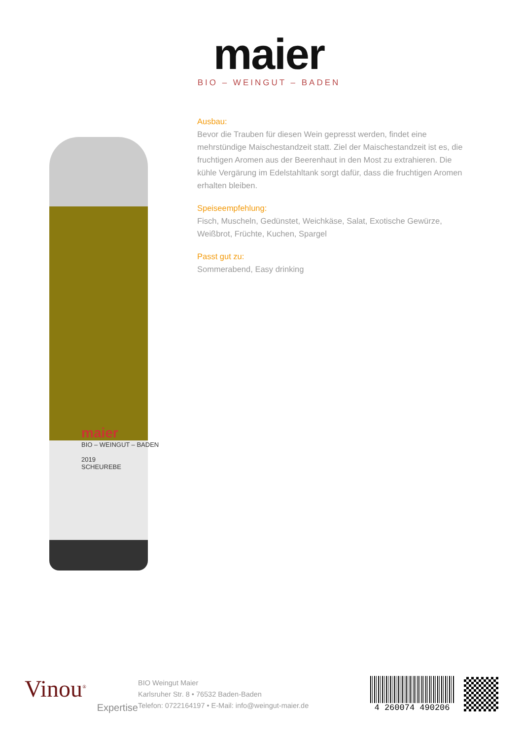maier
BIO – WEINGUT – BADEN
maier
BIO – WEINGUT – BADEN
2019
SCHEUREBE
Ausbau:
Bevor die Trauben für diesen Wein gepresst werden, findet eine mehrstündige Maischestandzeit statt. Ziel der Maischestandzeit ist es, die fruchtigen Aromen aus der Beerenhaut in den Most zu extrahieren. Die kühle Vergärung im Edelstahltank sorgt dafür, dass die fruchtigen Aromen erhalten bleiben.
Speiseempfehlung:
Fisch, Muscheln, Gedünstet, Weichkäse, Salat, Exotische Gewürze, Weißbrot, Früchte, Kuchen, Spargel
Passt gut zu:
Sommerabend, Easy drinking
Vinou<sup>®</sup>
Expertise
BIO Weingut Maier
Karlsruher Str. 8 • 76532 Baden-Baden
Telefon: 0722164197 • E-Mail: info@weingut-maier.de
4 260074 490206